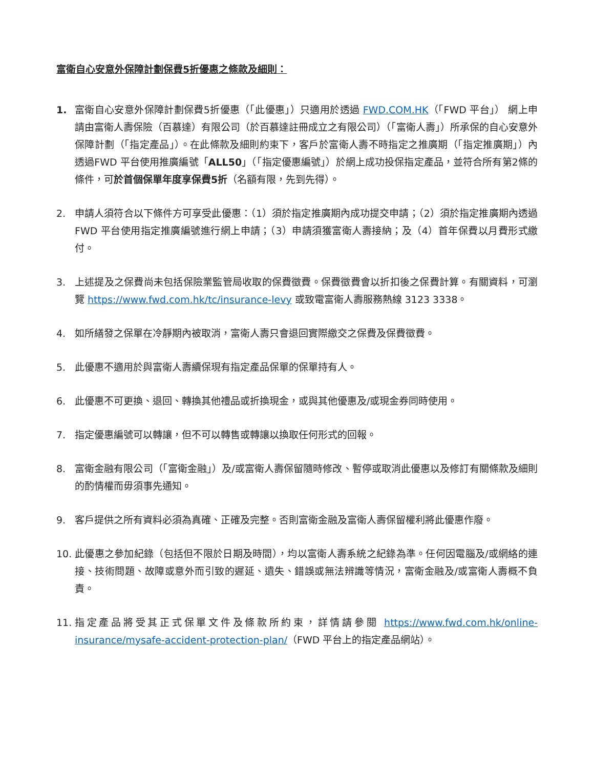富衛自心安意外保障計劃保費5折優惠之條款及細則：
1. 富衛自心安意外保障計劃保費5折優惠（「此優惠」）只適用於透過 FWD.COM.HK（「FWD 平台」） 網上申請由富衛人壽保險（百慕達）有限公司（於百慕達註冊成立之有限公司）（「富衛人壽」）所承保的自心安意外保障計劃（「指定產品」）。在此條款及細則約束下，客戶於富衛人壽不時指定之推廣期（「指定推廣期」）內透過FWD 平台使用推廣編號「ALL50」（「指定優惠編號」）於網上成功投保指定產品，並符合所有第2條的條件，可於首個保單年度享保費5折（名額有限，先到先得）。
2. 申請人須符合以下條件方可享受此優惠：（1）須於指定推廣期內成功提交申請；（2）須於指定推廣期內透過FWD 平台使用指定推廣編號進行網上申請；（3）申請須獲富衛人壽接納；及（4）首年保費以月費形式繳付。
3. 上述提及之保費尚未包括保險業監管局收取的保費徵費。保費徵費會以折扣後之保費計算。有關資料，可瀏覽 https://www.fwd.com.hk/tc/insurance-levy 或致電富衛人壽服務熱線 3123 3338。
4. 如所繕發之保單在冷靜期內被取消，富衛人壽只會退回實際繳交之保費及保費徵費。
5. 此優惠不適用於與富衛人壽續保現有指定產品保單的保單持有人。
6. 此優惠不可更換、退回、轉換其他禮品或折換現金，或與其他優惠及/或現金券同時使用。
7. 指定優惠編號可以轉讓，但不可以轉售或轉讓以換取任何形式的回報。
8. 富衛金融有限公司（「富衛金融」）及/或富衛人壽保留隨時修改、暫停或取消此優惠以及修訂有關條款及細則的酌情權而毋須事先通知。
9. 客戶提供之所有資料必須為真確、正確及完整。否則富衛金融及富衛人壽保留權利將此優惠作廢。
10. 此優惠之參加紀錄（包括但不限於日期及時間），均以富衛人壽系統之紀錄為準。任何因電腦及/或網絡的連接、技術問題、故障或意外而引致的遲延、遺失、錯誤或無法辨識等情況，富衛金融及/或富衛人壽概不負責。
11. 指定產品將受其正式保單文件及條款所約束，詳情請參閱 https://www.fwd.com.hk/online-insurance/mysafe-accident-protection-plan/（FWD 平台上的指定產品網站）。